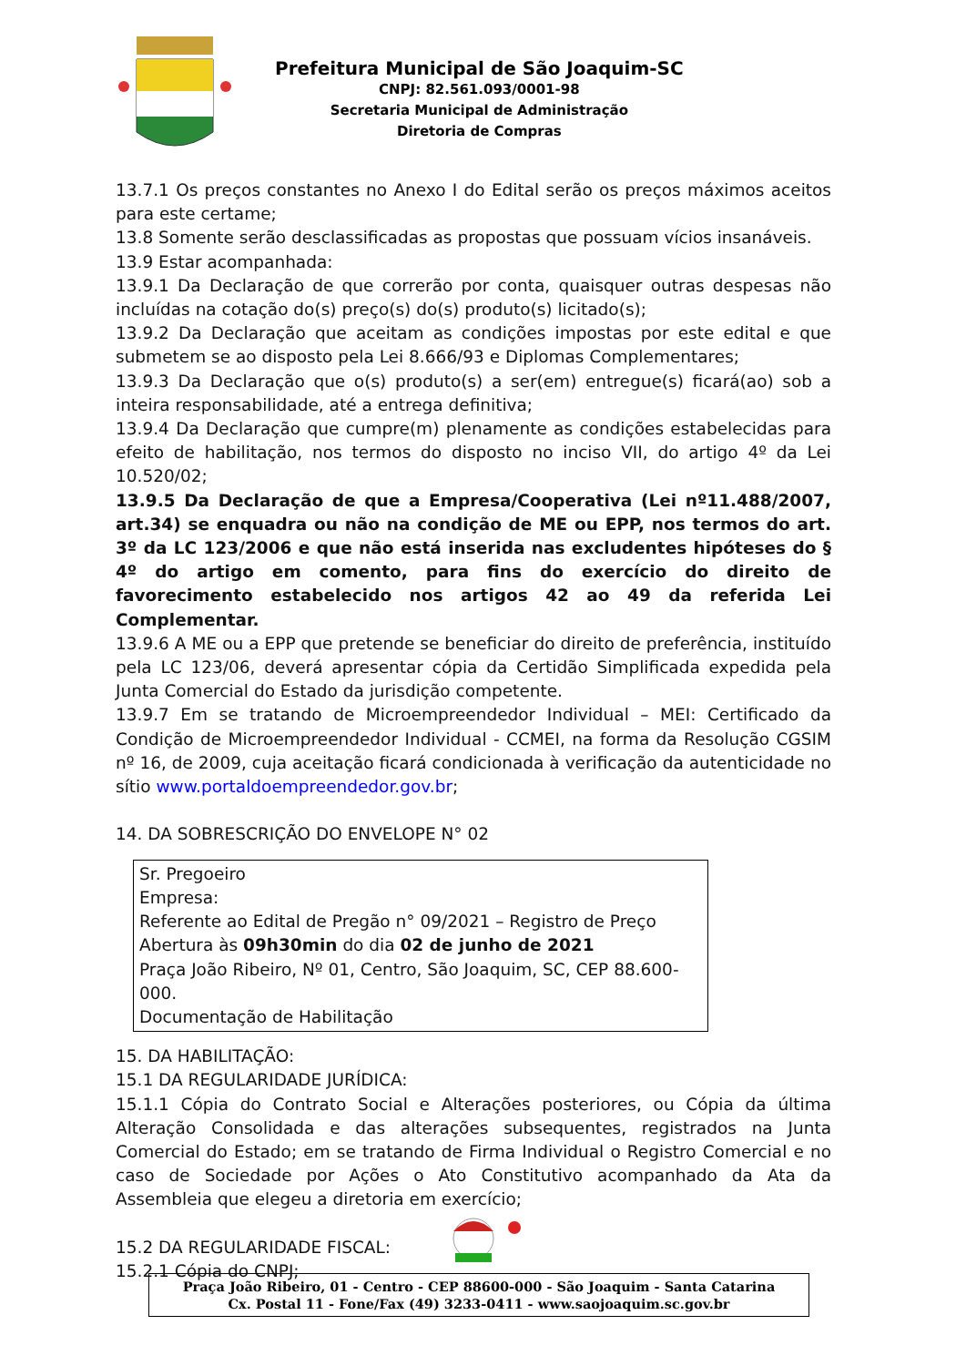Prefeitura Municipal de São Joaquim-SC
CNPJ: 82.561.093/0001-98
Secretaria Municipal de Administração
Diretoria de Compras
13.7.1 Os preços constantes no Anexo I do Edital serão os preços máximos aceitos para este certame;
13.8 Somente serão desclassificadas as propostas que possuam vícios insanáveis.
13.9 Estar acompanhada:
13.9.1 Da Declaração de que correrão por conta, quaisquer outras despesas não incluídas na cotação do(s) preço(s) do(s) produto(s) licitado(s);
13.9.2 Da Declaração que aceitam as condições impostas por este edital e que submetem se ao disposto pela Lei 8.666/93 e Diplomas Complementares;
13.9.3 Da Declaração que o(s) produto(s) a ser(em) entregue(s) ficará(ao) sob a inteira responsabilidade, até a entrega definitiva;
13.9.4 Da Declaração que cumpre(m) plenamente as condições estabelecidas para efeito de habilitação, nos termos do disposto no inciso VII, do artigo 4º da Lei 10.520/02;
13.9.5 Da Declaração de que a Empresa/Cooperativa (Lei nº11.488/2007, art.34) se enquadra ou não na condição de ME ou EPP, nos termos do art. 3º da LC 123/2006 e que não está inserida nas excludentes hipóteses do § 4º do artigo em comento, para fins do exercício do direito de favorecimento estabelecido nos artigos 42 ao 49 da referida Lei Complementar.
13.9.6 A ME ou a EPP que pretende se beneficiar do direito de preferência, instituído pela LC 123/06, deverá apresentar cópia da Certidão Simplificada expedida pela Junta Comercial do Estado da jurisdição competente.
13.9.7 Em se tratando de Microempreendedor Individual – MEI: Certificado da Condição de Microempreendedor Individual - CCMEI, na forma da Resolução CGSIM nº 16, de 2009, cuja aceitação ficará condicionada à verificação da autenticidade no sítio www.portaldoempreendedor.gov.br;
14. DA SOBRESCRIÇÃO DO ENVELOPE N° 02
Sr. Pregoeiro
Empresa:
Referente ao Edital de Pregão n° 09/2021 – Registro de Preço
Abertura às 09h30min do dia 02 de junho de 2021
Praça João Ribeiro, Nº 01, Centro, São Joaquim, SC, CEP 88.600-000.
Documentação de Habilitação
15. DA HABILITAÇÃO:
15.1 DA REGULARIDADE JURÍDICA:
15.1.1 Cópia do Contrato Social e Alterações posteriores, ou Cópia da última Alteração Consolidada e das alterações subsequentes, registrados na Junta Comercial do Estado; em se tratando de Firma Individual o Registro Comercial e no caso de Sociedade por Ações o Ato Constitutivo acompanhado da Ata da Assembleia que elegeu a diretoria em exercício;
15.2 DA REGULARIDADE FISCAL:
15.2.1 Cópia do CNPJ;
Praça João Ribeiro, 01 - Centro - CEP 88600-000 - São Joaquim - Santa Catarina
Cx. Postal 11 - Fone/Fax (49) 3233-0411 - www.saojoaquim.sc.gov.br